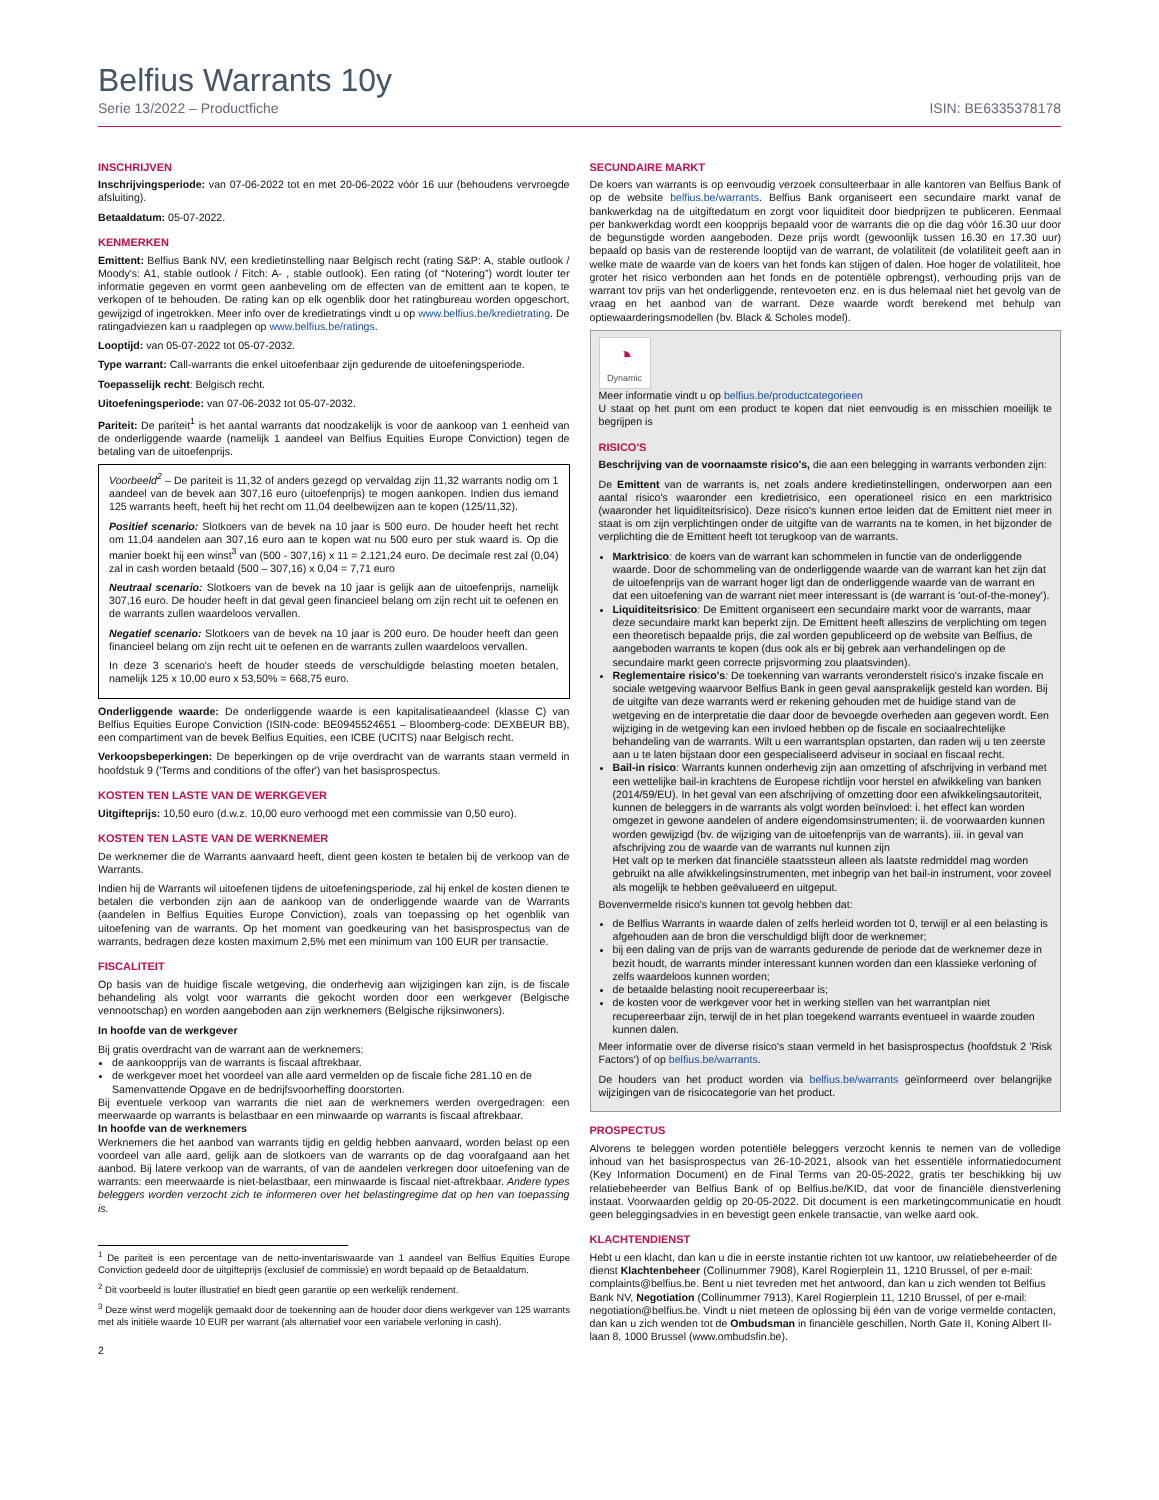Belfius Warrants 10y
Serie 13/2022 – Productfiche ISIN: BE6335378178
INSCHRIJVEN
Inschrijvingsperiode: van 07-06-2022 tot en met 20-06-2022 vóór 16 uur (behoudens vervroegde afsluiting).
Betaaldatum: 05-07-2022.
KENMERKEN
Emittent: Belfius Bank NV, een kredietinstelling naar Belgisch recht (rating S&P: A, stable outlook / Moody's: A1, stable outlook / Fitch: A- , stable outlook). Een rating (of “Notering”) wordt louter ter informatie gegeven en vormt geen aanbeveling om de effecten van de emittent aan te kopen, te verkopen of te behouden. De rating kan op elk ogenblik door het ratingbureau worden opgeschort, gewijzigd of ingetrokken. Meer info over de kredietratings vindt u op www.belfius.be/kredietrating. De ratingadviezen kan u raadplegen op www.belfius.be/ratings.
Looptijd: van 05-07-2022 tot 05-07-2032.
Type warrant: Call-warrants die enkel uitoefenbaar zijn gedurende de uitoefeningsperiode.
Toepasselijk recht: Belgisch recht.
Uitoefeningsperiode: van 07-06-2032 tot 05-07-2032.
Pariteit: De pariteit<sup>1</sup> is het aantal warrants dat noodzakelijk is voor de aankoop van 1 eenheid van de onderliggende waarde (namelijk 1 aandeel van Belfius Equities Europe Conviction) tegen de betaling van de uitoefenprijs.
Voorbeeld<sup>2</sup> – De pariteit is 11,32 of anders gezegd op vervaldag zijn 11,32 warrants nodig om 1 aandeel van de bevek aan 307,16 euro (uitoefenprijs) te mogen aankopen. Indien dus iemand 125 warrants heeft, heeft hij het recht om 11,04 deelbewijzen aan te kopen (125/11,32).
Positief scenario: Slotkoers van de bevek na 10 jaar is 500 euro. De houder heeft het recht om 11,04 aandelen aan 307,16 euro aan te kopen wat nu 500 euro per stuk waard is. Op die manier boekt hij een winst<sup>3</sup> van (500 - 307,16) x 11 = 2.121,24 euro. De decimale rest zal (0,04) zal in cash worden betaald (500 – 307,16) x 0,04 = 7,71 euro
Neutraal scenario: Slotkoers van de bevek na 10 jaar is gelijk aan de uitoefenprijs, namelijk 307,16 euro. De houder heeft in dat geval geen financieel belang om zijn recht uit te oefenen en de warrants zullen waardeloos vervallen.
Negatief scenario: Slotkoers van de bevek na 10 jaar is 200 euro. De houder heeft dan geen financieel belang om zijn recht uit te oefenen en de warrants zullen waardeloos vervallen.
In deze 3 scenario's heeft de houder steeds de verschuldigde belasting moeten betalen, namelijk 125 x 10,00 euro x 53,50% = 668,75 euro.
Onderliggende waarde: De onderliggende waarde is een kapitalisatieaandeel (klasse C) van Belfius Equities Europe Conviction (ISIN-code: BE0945524651 – Bloomberg-code: DEXBEUR BB), een compartiment van de bevek Belfius Equities, een ICBE (UCITS) naar Belgisch recht.
Verkoopsbeperkingen: De beperkingen op de vrije overdracht van de warrants staan vermeld in hoofdstuk 9 ('Terms and conditions of the offer') van het basisprospectus.
KOSTEN TEN LASTE VAN DE WERKGEVER
Uitgifteprijs: 10,50 euro (d.w.z. 10,00 euro verhoogd met een commissie van 0,50 euro).
KOSTEN TEN LASTE VAN DE WERKNEMER
De werknemer die de Warrants aanvaard heeft, dient geen kosten te betalen bij de verkoop van de Warrants.
Indien hij de Warrants wil uitoefenen tijdens de uitoefeningsperiode, zal hij enkel de kosten dienen te betalen die verbonden zijn aan de aankoop van de onderliggende waarde van de Warrants (aandelen in Belfius Equities Europe Conviction), zoals van toepassing op het ogenblik van uitoefening van de warrants. Op het moment van goedkeuring van het basisprospectus van de warrants, bedragen deze kosten maximum 2,5% met een minimum van 100 EUR per transactie.
FISCALITEIT
Op basis van de huidige fiscale wetgeving, die onderhevig aan wijzigingen kan zijn, is de fiscale behandeling als volgt voor warrants die gekocht worden door een werkgever (Belgische vennootschap) en worden aangeboden aan zijn werknemers (Belgische rijksinwoners).
In hoofde van de werkgever
Bij gratis overdracht van de warrant aan de werknemers:
de aankoopprijs van de warrants is fiscaal aftrekbaar.
de werkgever moet het voordeel van alle aard vermelden op de fiscale fiche 281.10 en de Samenvattende Opgave en de bedrijfsvoorheffing doorstorten.
Bij eventuele verkoop van warrants die niet aan de werknemers werden overgedragen: een meerwaarde op warrants is belastbaar en een minwaarde op warrants is fiscaal aftrekbaar.
In hoofde van de werknemers
Werknemers die het aanbod van warrants tijdig en geldig hebben aanvaard, worden belast op een voordeel van alle aard, gelijk aan de slotkoers van de warrants op de dag voorafgaand aan het aanbod. Bij latere verkoop van de warrants, of van de aandelen verkregen door uitoefening van de warrants: een meerwaarde is niet-belastbaar, een minwaarde is fiscaal niet-aftrekbaar. Andere types beleggers worden verzocht zich te informeren over het belastingregime dat op hen van toepassing is.
<sup>1</sup> De pariteit is een percentage van de netto-inventariswaarde van 1 aandeel van Belfius Equities Europe Conviction gedeeld door de uitgifteprijs (exclusief de commissie) en wordt bepaald op de Betaaldatum.
<sup>2</sup> Dit voorbeeld is louter illustratief en biedt geen garantie op een werkelijk rendement.
<sup>3</sup> Deze winst werd mogelijk gemaakt door de toekenning aan de houder door diens werkgever van 125 warrants met als initiële waarde 10 EUR per warrant (als alternatief voor een variabele verloning in cash).
2
SECUNDAIRE MARKT
De koers van warrants is op eenvoudig verzoek consulteerbaar in alle kantoren van Belfius Bank of op de website belfius.be/warrants. Belfius Bank organiseert een secundaire markt vanaf de bankwerkdag na de uitgiftedatum en zorgt voor liquiditeit door biedprijzen te publiceren. Eenmaal per bankwerkdag wordt een koopprijs bepaald voor de warrants die op die dag vóór 16.30 uur door de begunstigde worden aangeboden. Deze prijs wordt (gewoonlijk tussen 16.30 en 17.30 uur) bepaald op basis van de resterende looptijd van de warrant, de volatiliteit (de volatiliteit geeft aan in welke mate de waarde van de koers van het fonds kan stijgen of dalen. Hoe hoger de volatiliteit, hoe groter het risico verbonden aan het fonds en de potentiële opbrengst), verhouding prijs van de warrant tov prijs van het onderliggende, rentevoeten enz. en is dus helemaal niet het gevolg van de vraag en het aanbod van de warrant. Deze waarde wordt berekend met behulp van optiewaarderingsmodellen (bv. Black & Scholes model).
◔
Dynamic
Meer informatie vindt u op belfius.be/productcategorieen
U staat op het punt om een product te kopen dat niet eenvoudig is en misschien moeilijk te begrijpen is
RISICO'S
Beschrijving van de voornaamste risico's, die aan een belegging in warrants verbonden zijn:
De Emittent van de warrants is, net zoals andere kredietinstellingen, onderworpen aan een aantal risico's waaronder een kredietrisico, een operationeel risico en een marktrisico (waaronder het liquiditeitsrisico). Deze risico's kunnen ertoe leiden dat de Emittent niet meer in staat is om zijn verplichtingen onder de uitgifte van de warrants na te komen, in het bijzonder de verplichting die de Emittent heeft tot terugkoop van de warrants.
Marktrisico: de koers van de warrant kan schommelen in functie van de onderliggende waarde. Door de schommeling van de onderliggende waarde van de warrant kan het zijn dat de uitoefenprijs van de warrant hoger ligt dan de onderliggende waarde van de warrant en dat een uitoefening van de warrant niet meer interessant is (de warrant is 'out-of-the-money').
Liquiditeitsrisico: De Emittent organiseert een secundaire markt voor de warrants, maar deze secundaire markt kan beperkt zijn. De Emittent heeft alleszins de verplichting om tegen een theoretisch bepaalde prijs, die zal worden gepubliceerd op de website van Belfius, de aangeboden warrants te kopen (dus ook als er bij gebrek aan verhandelingen op de secundaire markt geen correcte prijsvorming zou plaatsvinden).
Reglementaire risico's: De toekenning van warrants veronderstelt risico's inzake fiscale en sociale wetgeving waarvoor Belfius Bank in geen geval aansprakelijk gesteld kan worden. Bij de uitgifte van deze warrants werd er rekening gehouden met de huidige stand van de wetgeving en de interpretatie die daar door de bevoegde overheden aan gegeven wordt. Een wijziging in de wetgeving kan een invloed hebben op de fiscale en sociaalrechtelijke behandeling van de warrants. Wilt u een warrantsplan opstarten, dan raden wij u ten zeerste aan u te laten bijstaan door een gespecialiseerd adviseur in sociaal en fiscaal recht.
Bail-in risico: Warrants kunnen onderhevig zijn aan omzetting of afschrijving in verband met een wettelijke bail-in krachtens de Europese richtlijn voor herstel en afwikkeling van banken (2014/59/EU). In het geval van een afschrijving of omzetting door een afwikkelingsautoriteit, kunnen de beleggers in de warrants als volgt worden beïnvloed: i. het effect kan worden omgezet in gewone aandelen of andere eigendomsinstrumenten; ii. de voorwaarden kunnen worden gewijzigd (bv. de wijziging van de uitoefenprijs van de warrants). iii. in geval van afschrijving zou de waarde van de warrants nul kunnen zijn
Het valt op te merken dat financiële staatssteun alleen als laatste redmiddel mag worden gebruikt na alle afwikkelingsinstrumenten, met inbegrip van het bail-in instrument, voor zoveel als mogelijk te hebben geëvalueerd en uitgeput.
Bovenvermelde risico's kunnen tot gevolg hebben dat:
de Belfius Warrants in waarde dalen of zelfs herleid worden tot 0, terwijl er al een belasting is afgehouden aan de bron die verschuldigd blijft door de werknemer;
bij een daling van de prijs van de warrants gedurende de periode dat de werknemer deze in bezit houdt, de warrants minder interessant kunnen worden dan een klassieke verloning of zelfs waardeloos kunnen worden;
de betaalde belasting nooit recupereerbaar is;
de kosten voor de werkgever voor het in werking stellen van het warrantplan niet recupereerbaar zijn, terwijl de in het plan toegekend warrants eventueel in waarde zouden kunnen dalen.
Meer informatie over de diverse risico's staan vermeld in het basisprospectus (hoofdstuk 2 'Risk Factors') of op belfius.be/warrants.
De houders van het product worden via belfius.be/warrants geïnformeerd over belangrijke wijzigingen van de risicocategorie van het product.
PROSPECTUS
Alvorens te beleggen worden potentiële beleggers verzocht kennis te nemen van de volledige inhoud van het basisprospectus van 26-10-2021, alsook van het essentiële informatiedocument (Key Information Document) en de Final Terms van 20-05-2022, gratis ter beschikking bij uw relatiebeheerder van Belfius Bank of op Belfius.be/KID, dat voor de financiële dienstverlening instaat. Voorwaarden geldig op 20-05-2022. Dit document is een marketingcommunicatie en houdt geen beleggingsadvies in en bevestigt geen enkele transactie, van welke aard ook.
KLACHTENDIENST
Hebt u een klacht, dan kan u die in eerste instantie richten tot uw kantoor, uw relatiebeheerder of de dienst Klachtenbeheer (Collinummer 7908), Karel Rogierplein 11, 1210 Brussel, of per e-mail: complaints@belfius.be. Bent u niet tevreden met het antwoord, dan kan u zich wenden tot Belfius Bank NV, Negotiation (Collinummer 7913), Karel Rogierplein 11, 1210 Brussel, of per e-mail: negotiation@belfius.be. Vindt u niet meteen de oplossing bij één van de vorige vermelde contacten, dan kan u zich wenden tot de Ombudsman in financiële geschillen, North Gate II, Koning Albert II-laan 8, 1000 Brussel (www.ombudsfin.be).